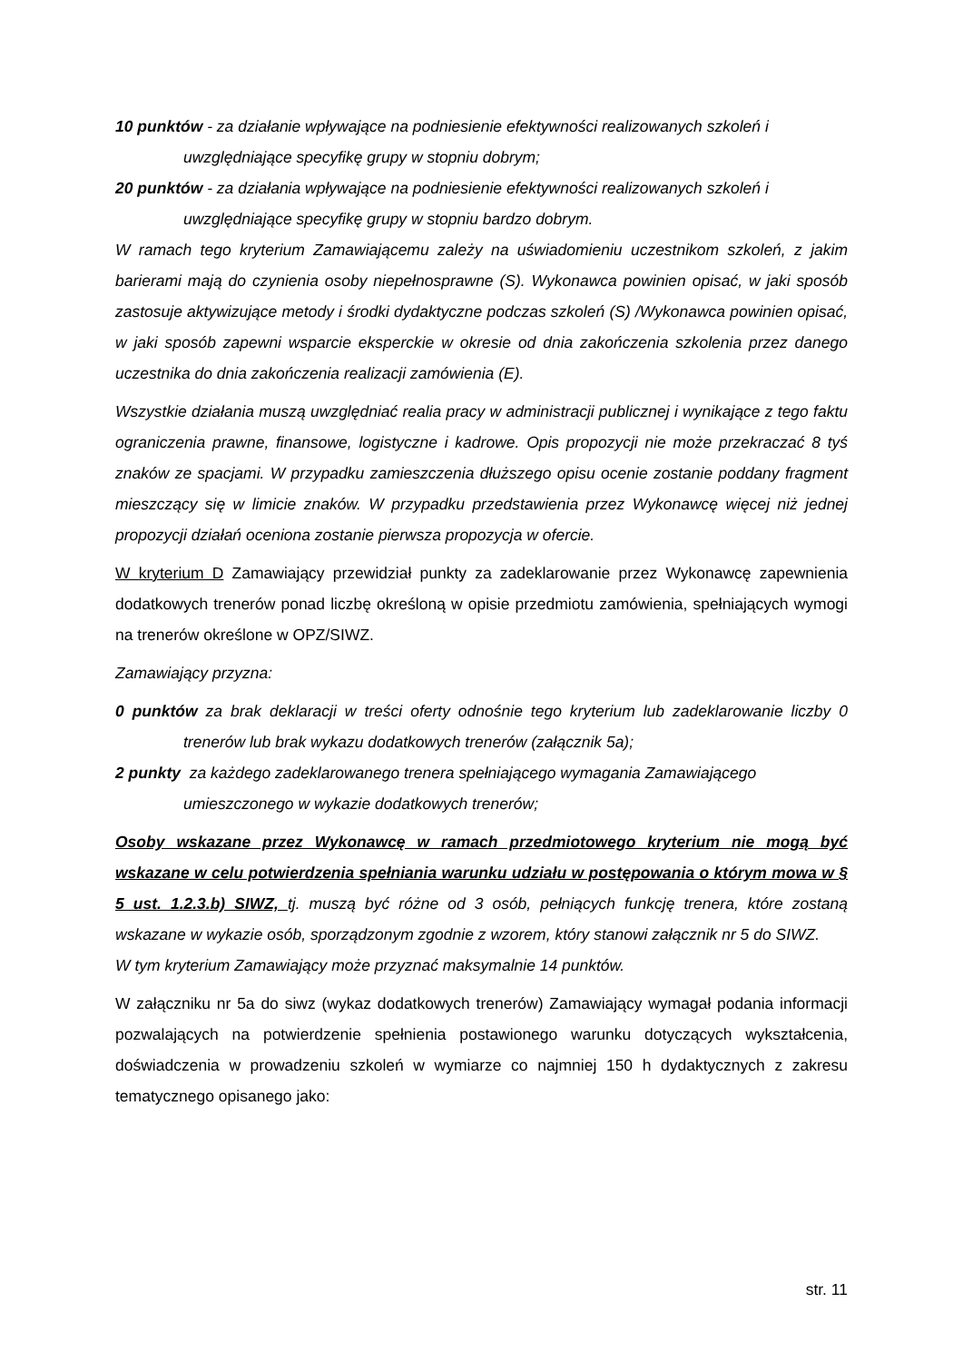10 punktów - za działanie wpływające na podniesienie efektywności realizowanych szkoleń i uwzględniające specyfikę grupy w stopniu dobrym;
20 punktów - za działania wpływające na podniesienie efektywności realizowanych szkoleń i uwzględniające specyfikę grupy w stopniu bardzo dobrym.
W ramach tego kryterium Zamawiającemu zależy na uświadomieniu uczestnikom szkoleń, z jakim barierami mają do czynienia osoby niepełnosprawne (S). Wykonawca powinien opisać, w jaki sposób zastosuje aktywizujące metody i środki dydaktyczne podczas szkoleń (S) /Wykonawca powinien opisać, w jaki sposób zapewni wsparcie eksperckie w okresie od dnia zakończenia szkolenia przez danego uczestnika do dnia zakończenia realizacji zamówienia (E).
Wszystkie działania muszą uwzględniać realia pracy w administracji publicznej i wynikające z tego faktu ograniczenia prawne, finansowe, logistyczne i kadrowe. Opis propozycji nie może przekraczać 8 tyś znaków ze spacjami. W przypadku zamieszczenia dłuższego opisu ocenie zostanie poddany fragment mieszczący się w limicie znaków. W przypadku przedstawienia przez Wykonawcę więcej niż jednej propozycji działań oceniona zostanie pierwsza propozycja w ofercie.
W kryterium D Zamawiający przewidział punkty za zadeklarowanie przez Wykonawcę zapewnienia dodatkowych trenerów ponad liczbę określoną w opisie przedmiotu zamówienia, spełniających wymogi na trenerów określone w OPZ/SIWZ.
Zamawiający przyzna:
0 punktów za brak deklaracji w treści oferty odnośnie tego kryterium lub zadeklarowanie liczby 0 trenerów lub brak wykazu dodatkowych trenerów (załącznik 5a);
2 punkty za każdego zadeklarowanego trenera spełniającego wymagania Zamawiającego umieszczonego w wykazie dodatkowych trenerów;
Osoby wskazane przez Wykonawcę w ramach przedmiotowego kryterium nie mogą być wskazane w celu potwierdzenia spełniania warunku udziału w postępowania o którym mowa w § 5 ust. 1.2.3.b) SIWZ, tj. muszą być różne od 3 osób, pełniących funkcję trenera, które zostaną wskazane w wykazie osób, sporządzonym zgodnie z wzorem, który stanowi załącznik nr 5 do SIWZ.
W tym kryterium Zamawiający może przyznać maksymalnie 14 punktów.
W załączniku nr 5a do siwz (wykaz dodatkowych trenerów) Zamawiający wymagał podania informacji pozwalających na potwierdzenie spełnienia postawionego warunku dotyczących wykształcenia, doświadczenia w prowadzeniu szkoleń w wymiarze co najmniej 150 h dydaktycznych z zakresu tematycznego opisanego jako:
str. 11